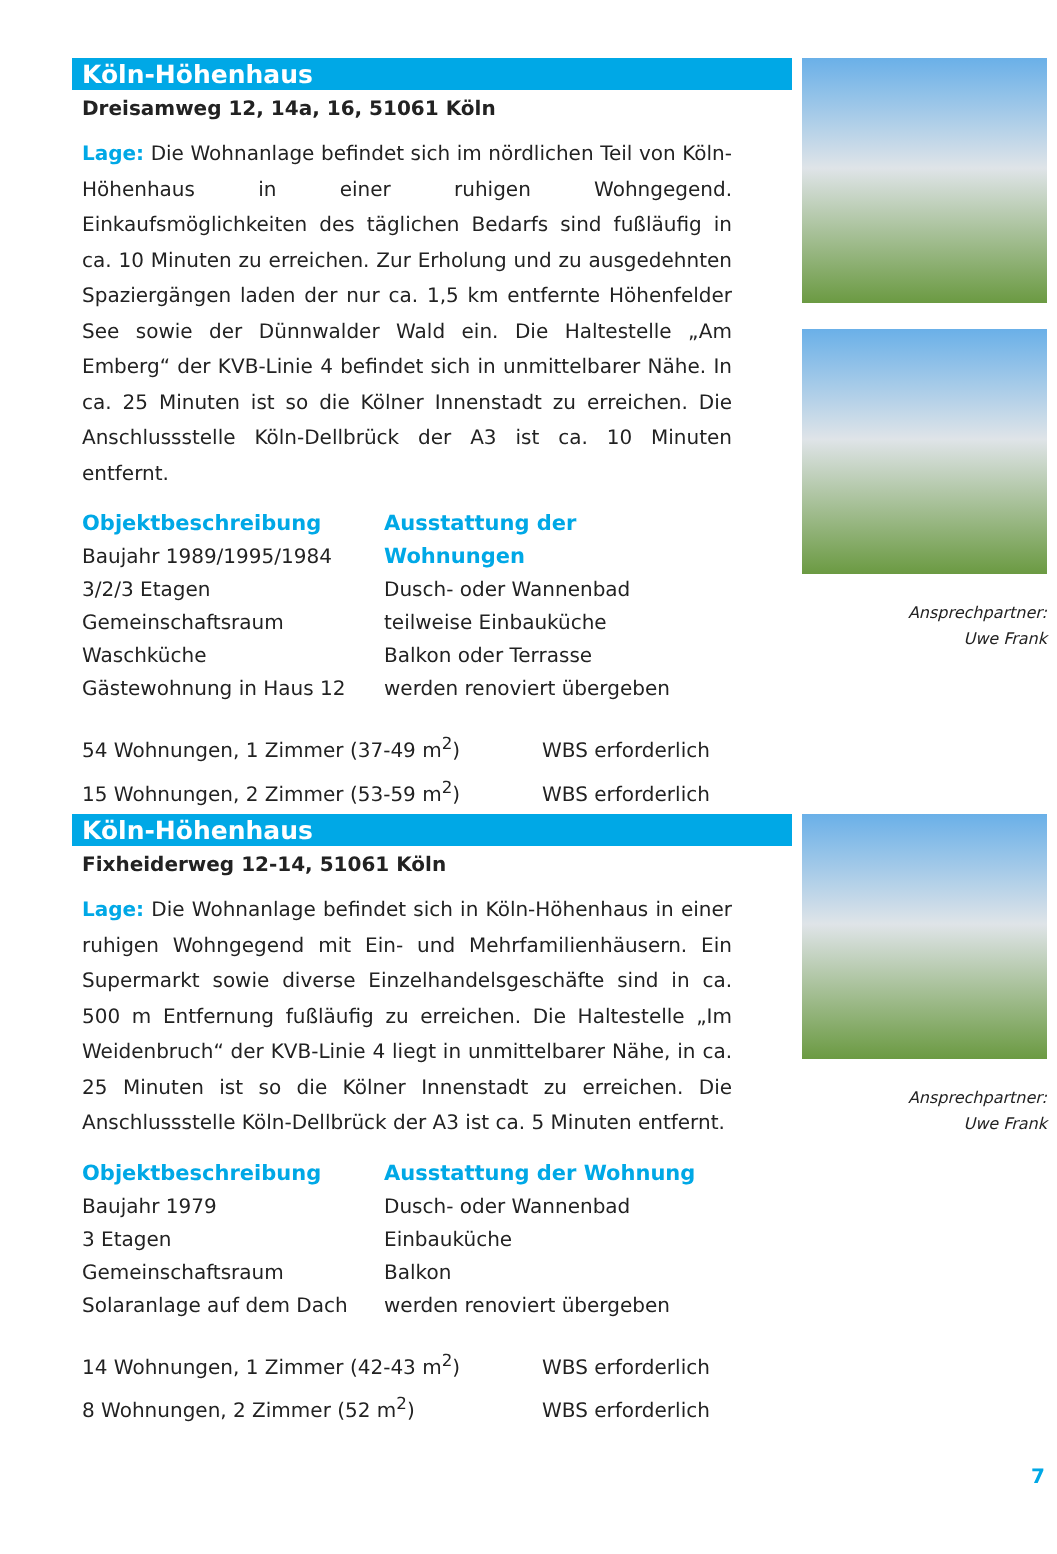Ansprechpartner:
Uwe Frank
Köln-Höhenhaus
Dreisamweg 12, 14a, 16, 51061 Köln
Lage: Die Wohnanlage befindet sich im nördlichen Teil von Köln-Höhenhaus in einer ruhigen Wohngegend. Einkaufsmöglichkeiten des täglichen Bedarfs sind fußläufig in ca. 10 Minuten zu erreichen. Zur Erholung und zu ausgedehnten Spaziergängen laden der nur ca. 1,5 km entfernte Höhenfelder See sowie der Dünnwalder Wald ein. Die Haltestelle „Am Emberg“ der KVB-Linie 4 befindet sich in unmittelbarer Nähe. In ca. 25 Minuten ist so die Kölner Innenstadt zu erreichen. Die Anschlussstelle Köln-Dellbrück der A3 ist ca. 10 Minuten entfernt.
Objektbeschreibung
Baujahr 1989/1995/1984
3/2/3 Etagen
Gemeinschaftsraum
Waschküche
Gästewohnung in Haus 12
Ausstattung der Wohnungen
Dusch- oder Wannenbad
teilweise Einbauküche
Balkon oder Terrasse
werden renoviert übergeben
54 Wohnungen, 1 Zimmer (37-49 m<sup>2</sup>) WBS erforderlich
15 Wohnungen, 2 Zimmer (53-59 m<sup>2</sup>) WBS erforderlich
Ansprechpartner:
Uwe Frank
Köln-Höhenhaus
Fixheiderweg 12-14, 51061 Köln
Lage: Die Wohnanlage befindet sich in Köln-Höhenhaus in einer ruhigen Wohngegend mit Ein- und Mehrfamilienhäusern. Ein Supermarkt sowie diverse Einzelhandelsgeschäfte sind in ca. 500 m Entfernung fußläufig zu erreichen. Die Haltestelle „Im Weidenbruch“ der KVB-Linie 4 liegt in unmittelbarer Nähe, in ca. 25 Minuten ist so die Kölner Innenstadt zu erreichen. Die Anschlussstelle Köln-Dellbrück der A3 ist ca. 5 Minuten entfernt.
Objektbeschreibung
Baujahr 1979
3 Etagen
Gemeinschaftsraum
Solaranlage auf dem Dach
Ausstattung der Wohnung
Dusch- oder Wannenbad
Einbauküche
Balkon
werden renoviert übergeben
14 Wohnungen, 1 Zimmer (42-43 m<sup>2</sup>) WBS erforderlich
8 Wohnungen, 2 Zimmer (52 m<sup>2</sup>) WBS erforderlich
7